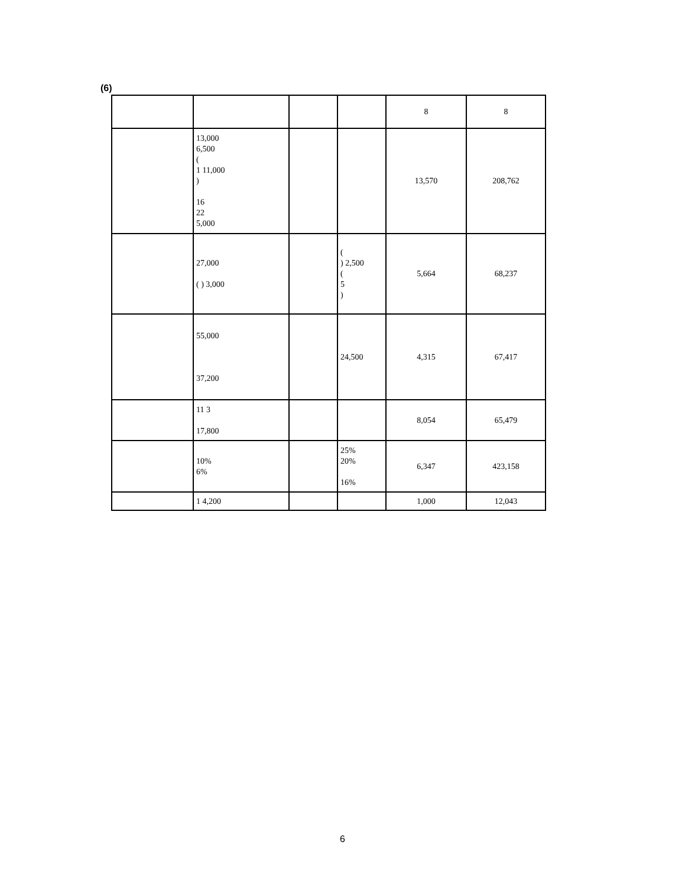(6)
| | | | | 8 | 8 |
| | 13,000 6,500 ( 1 11,000 ) 16 22 5,000 | | | 13,570 | 208,762 |
| | 27,000 ( ) 3,000 | | ( ) 2,500 ( 5 ) | 5,664 | 68,237 |
| | 55,000 37,200 | | 24,500 | 4,315 | 67,417 |
| | 11 3 17,800 | | | 8,054 | 65,479 |
| | 10% 6% | | 25% 20% 16% | 6,347 | 423,158 |
| | 1 4,200 | | | 1,000 | 12,043 |
6